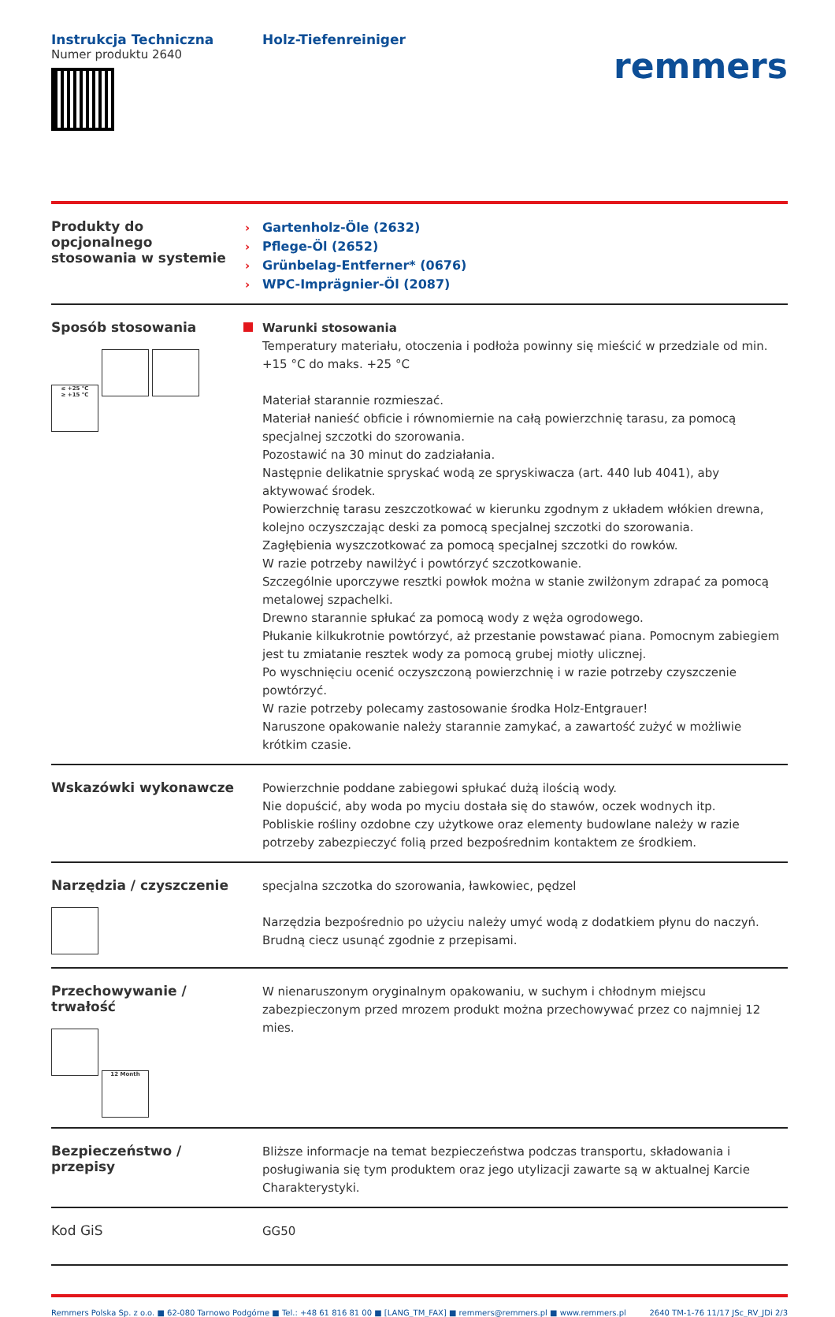Instrukcja Techniczna
Numer produktu 2640
Holz-Tiefenreiniger
remmers
Produkty do
opcjonalnego
stosowania w systemie
› Gartenholz-Öle (2632)
› Pflege-Öl (2652)
› Grünbelag-Entferner* (0676)
› WPC-Imprägnier-Öl (2087)
Sposób stosowania
≤ +25 °C
≥ +15 °C
Warunki stosowania
Temperatury materiału, otoczenia i podłoża powinny się mieścić w przedziale od min. +15 °C do maks. +25 °C
Materiał starannie rozmieszać.
Materiał nanieść obficie i równomiernie na całą powierzchnię tarasu, za pomocą specjalnej szczotki do szorowania.
Pozostawić na 30 minut do zadziałania.
Następnie delikatnie spryskać wodą ze spryskiwacza (art. 440 lub 4041), aby aktywować środek.
Powierzchnię tarasu zeszczotkować w kierunku zgodnym z układem włókien drewna, kolejno oczyszczając deski za pomocą specjalnej szczotki do szorowania.
Zagłębienia wyszczotkować za pomocą specjalnej szczotki do rowków.
W razie potrzeby nawilżyć i powtórzyć szczotkowanie.
Szczególnie uporczywe resztki powłok można w stanie zwilżonym zdrapać za pomocą metalowej szpachelki.
Drewno starannie spłukać za pomocą wody z węża ogrodowego.
Płukanie kilkukrotnie powtórzyć, aż przestanie powstawać piana. Pomocnym zabiegiem jest tu zmiatanie resztek wody za pomocą grubej miotły ulicznej.
Po wyschnięciu ocenić oczyszczoną powierzchnię i w razie potrzeby czyszczenie powtórzyć.
W razie potrzeby polecamy zastosowanie środka Holz-Entgrauer!
Naruszone opakowanie należy starannie zamykać, a zawartość zużyć w możliwie krótkim czasie.
Wskazówki wykonawcze
Powierzchnie poddane zabiegowi spłukać dużą ilością wody.
Nie dopuścić, aby woda po myciu dostała się do stawów, oczek wodnych itp.
Pobliskie rośliny ozdobne czy użytkowe oraz elementy budowlane należy w razie potrzeby zabezpieczyć folią przed bezpośrednim kontaktem ze środkiem.
Narzędzia / czyszczenie
specjalna szczotka do szorowania, ławkowiec, pędzel
Narzędzia bezpośrednio po użyciu należy umyć wodą z dodatkiem płynu do naczyń.
Brudną ciecz usunąć zgodnie z przepisami.
Przechowywanie /
trwałość
12 Month
W nienaruszonym oryginalnym opakowaniu, w suchym i chłodnym miejscu zabezpieczonym przed mrozem produkt można przechowywać przez co najmniej 12 mies.
Bezpieczeństwo /
przepisy
Bliższe informacje na temat bezpieczeństwa podczas transportu, składowania i posługiwania się tym produktem oraz jego utylizacji zawarte są w aktualnej Karcie Charakterystyki.
Kod GiS
GG50
Remmers Polska Sp. z o.o. ■ 62-080 Tarnowo Podgórne ■ Tel.: +48 61 816 81 00 ■ [LANG_TM_FAX] ■ remmers@remmers.pl ■ www.remmers.pl 2640 TM-1-76 11/17 JSc_RV_JDi 2/3